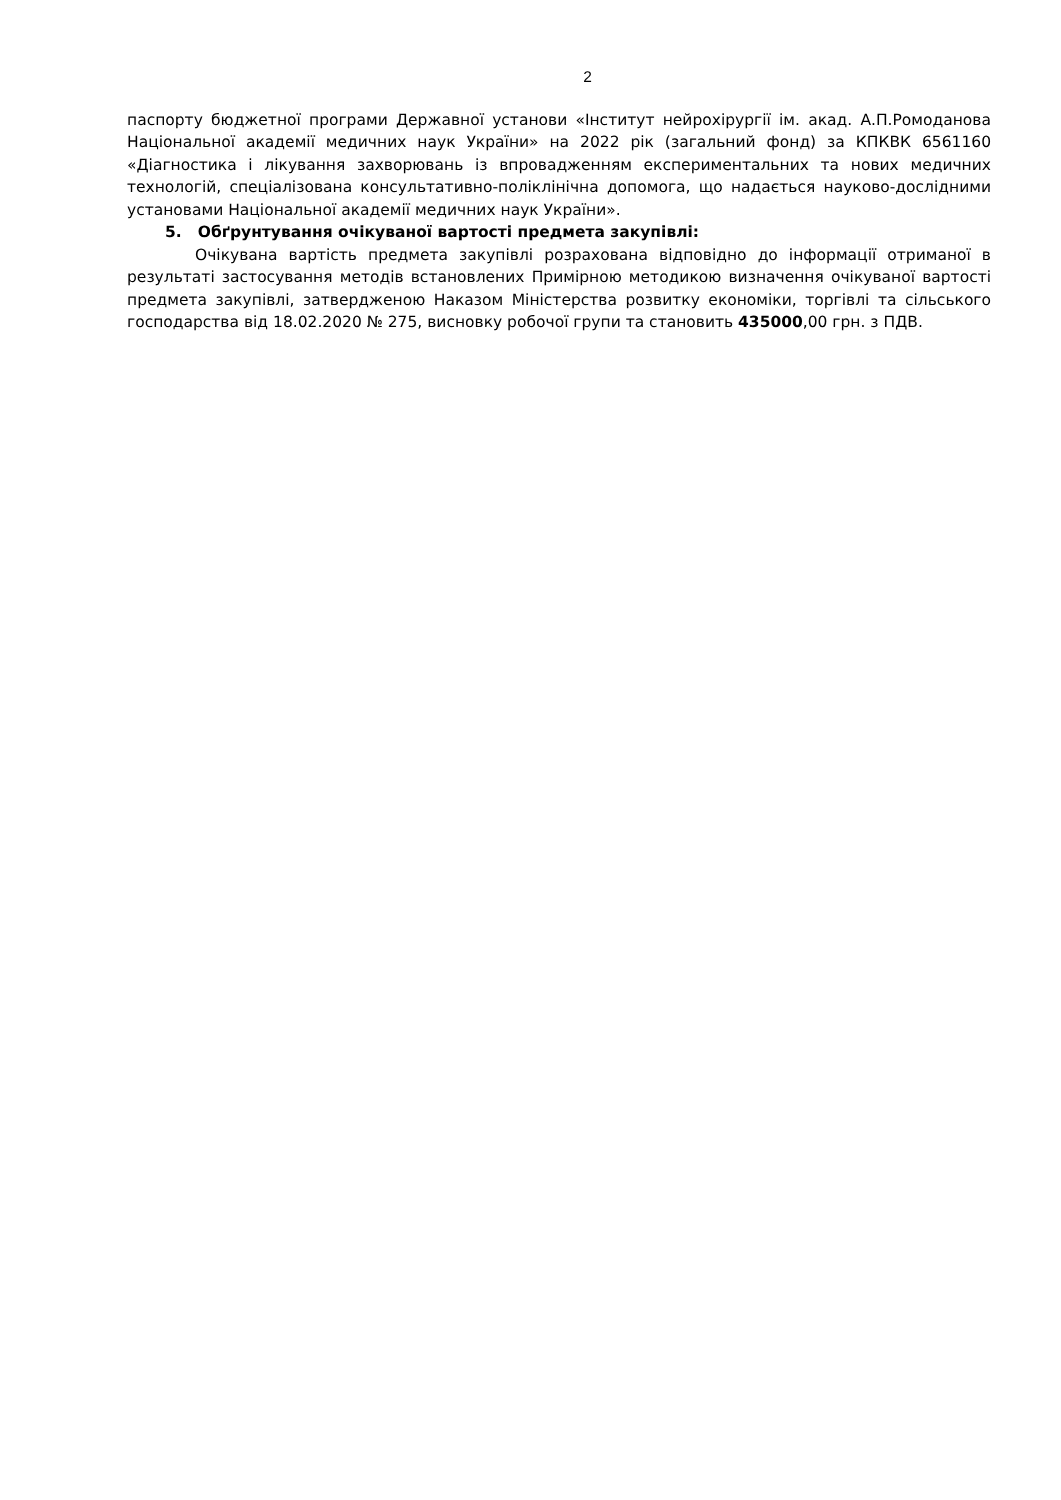2
паспорту бюджетної програми Державної установи «Інститут нейрохірургії ім. акад. А.П.Ромоданова Національної академії медичних наук України» на 2022 рік (загальний фонд) за КПКВК 6561160 «Діагностика і лікування захворювань із впровадженням експериментальних та нових медичних технологій, спеціалізована консультативно-поліклінічна допомога, що надається науково-дослідними установами Національної академії медичних наук України».
5. Обґрунтування очікуваної вартості предмета закупівлі:
Очікувана вартість предмета закупівлі розрахована відповідно до інформації отриманої в результаті застосування методів встановлених Примірною методикою визначення очікуваної вартості предмета закупівлі, затвердженою Наказом Міністерства розвитку економіки, торгівлі та сільського господарства від 18.02.2020 № 275, висновку робочої групи та становить 435000,00 грн. з ПДВ.